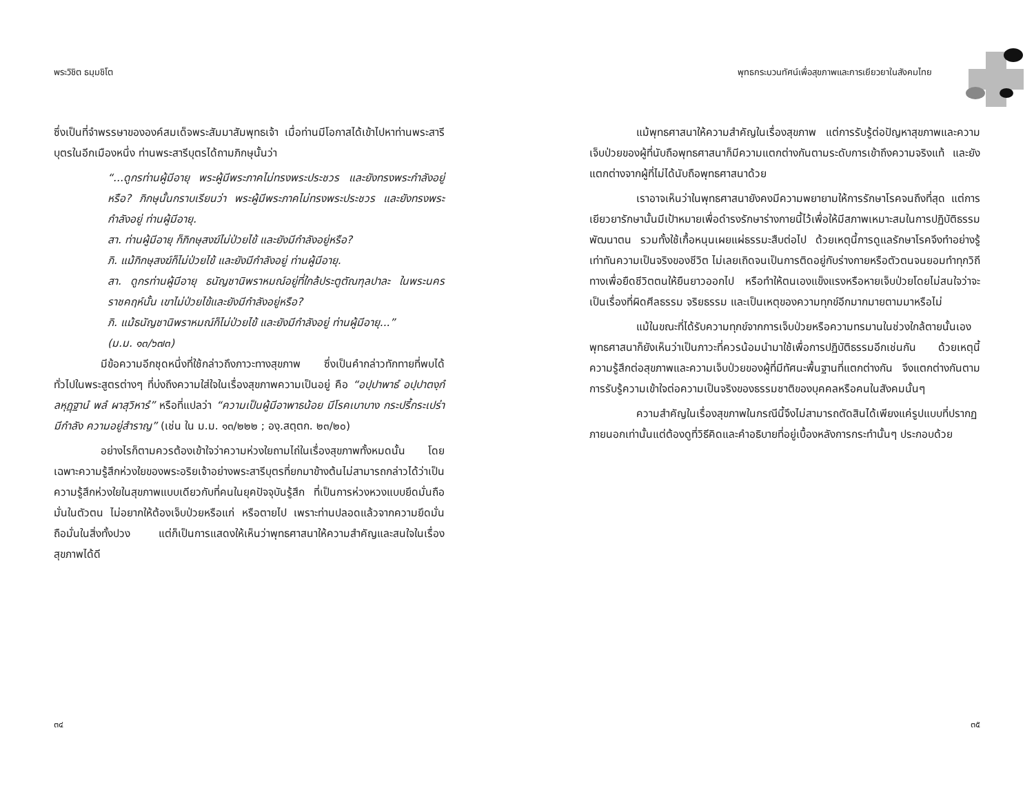พระวิชิต ธมฺมชิโต
ซึ่งเป็นที่จำพรรษาขององค์สมเด็จพระสัมมาสัมพุทธเจ้า เมื่อท่านมีโอกาสได้เข้าไปหาท่านพระสารีบุตรในอีกเมืองหนึ่ง ท่านพระสารีบุตรได้ถามภิกษุนั้นว่า
“...ดูกรท่านผู้มีอายุ พระผู้มีพระภาคไม่ทรงพระประชวร และยังทรงพระกำลังอยู่หรือ? ภิกษุนั้นกราบเรียนว่า พระผู้มีพระภาคไม่ทรงพระประชวร และยังทรงพระกำลังอยู่ ท่านผู้มีอายุ.
สา. ท่านผู้มีอายุ ก็ภิกษุสงฆ์ไม่ป่วยไข้ และยังมีกำลังอยู่หรือ?
ภิ. แม้ภิกษุสงฆ์ก็ไม่ป่วยไข้ และยังมีกำลังอยู่ ท่านผู้มีอายุ.
สา. ดูกรท่านผู้มีอายุ ธนัญชานิพราหมณ์อยู่ที่ใกล้ประตูตัณฑุลปาละ ในพระนครราชคฤห์นั้น เขาไม่ป่วยไข้และยังมีกำลังอยู่หรือ?
ภิ. แม้ธนัญชานิพราหมณ์ก็ไม่ป่วยไข้ และยังมีกำลังอยู่ ท่านผู้มีอายุ...”
(ม.ม. ๑๓/๖๗๓)
มีข้อความอีกชุดหนึ่งที่ใช้กล่าวถึงภาวะทางสุขภาพ ซึ่งเป็นคำกล่าวทักทายที่พบได้ทั่วไปในพระสูตรต่างๆ ที่บ่งถึงความใส่ใจในเรื่องสุขภาพความเป็นอยู่ คือ “อปฺปาพาธํ อปฺปาตงฺกํ ลหุฏฺฐานํ พลํ ผาสุวิหารํ” หรือที่แปลว่า “ความเป็นผู้มีอาพาธน้อย มีโรคเบาบาง กระปรี้กระเปร่า มีกำลัง ความอยู่สำราญ” (เช่น ใน ม.ม. ๑๓/๒๒๒ ; องฺ.สตฺตก. ๒๓/๒๐)
อย่างไรก็ตามควรต้องเข้าใจว่าความห่วงใยถามไถ่ในเรื่องสุขภาพทั้งหมดนั้น โดยเฉพาะความรู้สึกห่วงใยของพระอริยเจ้าอย่างพระสารีบุตรที่ยกมาข้างต้นไม่สามารถกล่าวได้ว่าเป็นความรู้สึกห่วงใยในสุขภาพแบบเดียวกับที่คนในยุคปัจจุบันรู้สึก ที่เป็นการห่วงหวงแบบยึดมั่นถือมั่นในตัวตน ไม่อยากให้ต้องเจ็บป่วยหรือแก่ หรือตายไป เพราะท่านปลอดแล้วจากความยึดมั่นถือมั่นในสิ่งทั้งปวง แต่ก็เป็นการแสดงให้เห็นว่าพุทธศาสนาให้ความสำคัญและสนใจในเรื่องสุขภาพได้ดี
๓๔
พุทธกระบวนทัศน์เพื่อสุขภาพและการเยียวยาในสังคมไทย
แม้พุทธศาสนาให้ความสำคัญในเรื่องสุขภาพ แต่การรับรู้ต่อปัญหาสุขภาพและความเจ็บป่วยของผู้ที่นับถือพุทธศาสนาก็มีความแตกต่างกันตามระดับการเข้าถึงความจริงแท้ และยังแตกต่างจากผู้ที่ไม่ได้นับถือพุทธศาสนาด้วย
เราอาจเห็นว่าในพุทธศาสนายังคงมีความพยายามให้การรักษาโรคจนถึงที่สุด แต่การเยียวยารักษานั้นมีเป้าหมายเพื่อดำรงรักษาร่างกายนี้ไว้เพื่อให้มีสภาพเหมาะสมในการปฏิบัติธรรมพัฒนาตน รวมทั้งใช้เกื้อหนุนเผยแผ่ธรรมะสืบต่อไป ด้วยเหตุนี้การดูแลรักษาโรคจึงทำอย่างรู้เท่าทันความเป็นจริงของชีวิต ไม่เลยเถิดจนเป็นการติดอยู่กับร่างกายหรือตัวตนจนยอมทำทุกวิถีทางเพื่อยืดชีวิตตนให้ยืนยาวออกไป หรือทำให้ตนเองแข็งแรงหรือหายเจ็บป่วยโดยไม่สนใจว่าจะเป็นเรื่องที่ผิดศีลธรรม จริยธรรม และเป็นเหตุของความทุกข์อีกมากมายตามมาหรือไม่
แม้ในขณะที่ได้รับความทุกข์จากการเจ็บป่วยหรือความทรมานในช่วงใกล้ตายนั้นเอง พุทธศาสนาก็ยังเห็นว่าเป็นภาวะที่ควรน้อมนำมาใช้เพื่อการปฏิบัติธรรมอีกเช่นกัน ด้วยเหตุนี้ความรู้สึกต่อสุขภาพและความเจ็บป่วยของผู้ที่มีทัศนะพื้นฐานที่แตกต่างกัน จึงแตกต่างกันตามการรับรู้ความเข้าใจต่อความเป็นจริงของธรรมชาติของบุคคลหรือคนในสังคมนั้นๆ
ความสำคัญในเรื่องสุขภาพในกรณีนี้จึงไม่สามารถตัดสินได้เพียงแค่รูปแบบที่ปรากฏภายนอกเท่านั้นแต่ต้องดูที่วิธีคิดและคำอธิบายที่อยู่เบื้องหลังการกระทำนั้นๆ ประกอบด้วย
๓๕